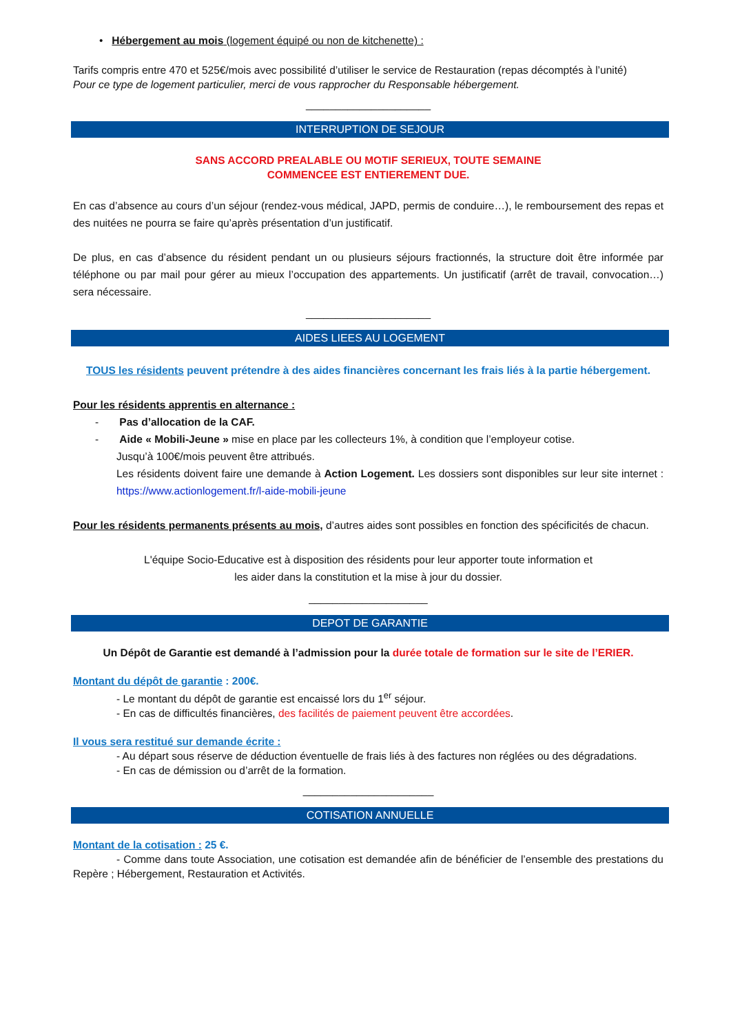• Hébergement au mois (logement équipé ou non de kitchenette) :
Tarifs compris entre 470 et 525€/mois avec possibilité d’utiliser le service de Restauration (repas décomptés à l’unité)
Pour ce type de logement particulier, merci de vous rapprocher du Responsable hébergement.
_____________________
INTERRUPTION DE SEJOUR
SANS ACCORD PREALABLE OU MOTIF SERIEUX, TOUTE SEMAINE
COMMENCEE EST ENTIEREMENT DUE.
En cas d’absence au cours d’un séjour (rendez-vous médical, JAPD, permis de conduire…), le remboursement des repas et des nuitées ne pourra se faire qu’après présentation d’un justificatif.
De plus, en cas d’absence du résident pendant un ou plusieurs séjours fractionnés, la structure doit être informée par téléphone ou par mail pour gérer au mieux l’occupation des appartements. Un justificatif (arrêt de travail, convocation…) sera nécessaire.
_____________________
AIDES LIEES AU LOGEMENT
TOUS les résidents peuvent prétendre à des aides financières concernant les frais liés à la partie hébergement.
Pour les résidents apprentis en alternance :
- Pas d’allocation de la CAF.
- Aide « Mobili-Jeune » mise en place par les collecteurs 1%, à condition que l’employeur cotise.
Jusqu’à 100€/mois peuvent être attribués.
Les résidents doivent faire une demande à Action Logement. Les dossiers sont disponibles sur leur site internet : https://www.actionlogement.fr/l-aide-mobili-jeune
Pour les résidents permanents présents au mois, d’autres aides sont possibles en fonction des spécificités de chacun.
L'équipe Socio-Educative est à disposition des résidents pour leur apporter toute information et
les aider dans la constitution et la mise à jour du dossier.
____________________
DEPOT DE GARANTIE
Un Dépôt de Garantie est demandé à l’admission pour la durée totale de formation sur le site de l’ERIER.
Montant du dépôt de garantie : 200€.
- Le montant du dépôt de garantie est encaissé lors du 1<sup>er</sup> séjour.
- En cas de difficultés financières, des facilités de paiement peuvent être accordées.
Il vous sera restitué sur demande écrite :
- Au départ sous réserve de déduction éventuelle de frais liés à des factures non réglées ou des dégradations.
- En cas de démission ou d’arrêt de la formation.
______________________
COTISATION ANNUELLE
Montant de la cotisation : 25 €.
- Comme dans toute Association, une cotisation est demandée afin de bénéficier de l’ensemble des prestations du Repère ; Hébergement, Restauration et Activités.